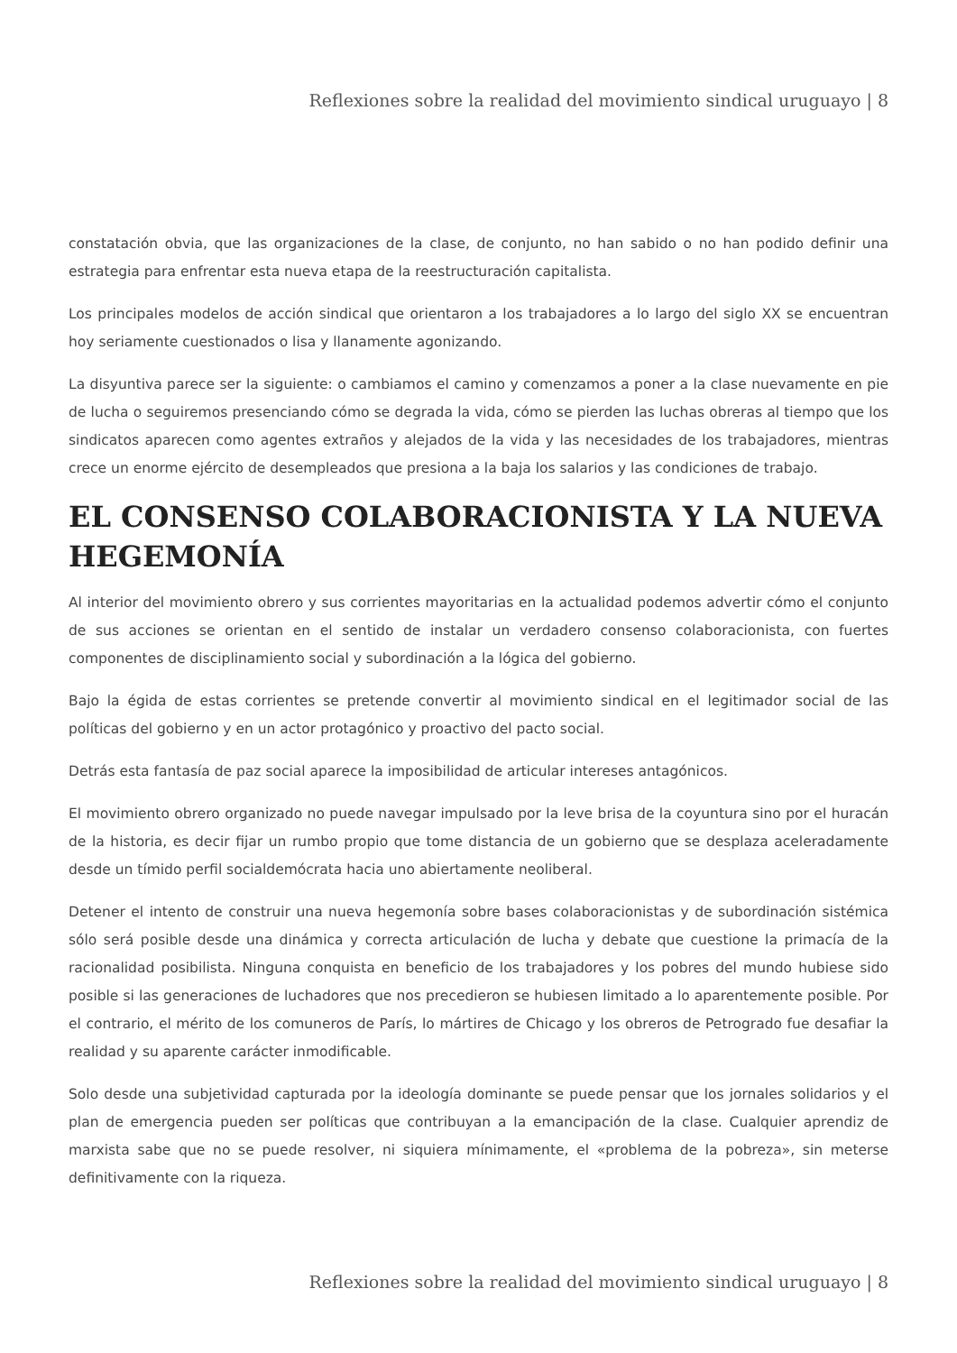Reflexiones sobre la realidad del movimiento sindical uruguayo | 8
constatación obvia, que las organizaciones de la clase, de conjunto, no han sabido o no han podido definir una estrategia para enfrentar esta nueva etapa de la reestructuración capitalista.
Los principales modelos de acción sindical que orientaron a los trabajadores a lo largo del siglo XX se encuentran hoy seriamente cuestionados o lisa y llanamente agonizando.
La disyuntiva parece ser la siguiente: o cambiamos el camino y comenzamos a poner a la clase nuevamente en pie de lucha o seguiremos presenciando cómo se degrada la vida, cómo se pierden las luchas obreras al tiempo que los sindicatos aparecen como agentes extraños y alejados de la vida y las necesidades de los trabajadores, mientras crece un enorme ejército de desempleados que presiona a la baja los salarios y las condiciones de trabajo.
EL CONSENSO COLABORACIONISTA Y LA NUEVA HEGEMONÍA
Al interior del movimiento obrero y sus corrientes mayoritarias en la actualidad podemos advertir cómo el conjunto de sus acciones se orientan en el sentido de instalar un verdadero consenso colaboracionista, con fuertes componentes de disciplinamiento social y subordinación a la lógica del gobierno.
Bajo la égida de estas corrientes se pretende convertir al movimiento sindical en el legitimador social de las políticas del gobierno y en un actor protagónico y proactivo del pacto social.
Detrás esta fantasía de paz social aparece la imposibilidad de articular intereses antagónicos.
El movimiento obrero organizado no puede navegar impulsado por la leve brisa de la coyuntura sino por el huracán de la historia, es decir fijar un rumbo propio que tome distancia de un gobierno que se desplaza aceleradamente desde un tímido perfil socialdemócrata hacia uno abiertamente neoliberal.
Detener el intento de construir una nueva hegemonía sobre bases colaboracionistas y de subordinación sistémica sólo será posible desde una dinámica y correcta articulación de lucha y debate que cuestione la primacía de la racionalidad posibilista. Ninguna conquista en beneficio de los trabajadores y los pobres del mundo hubiese sido posible si las generaciones de luchadores que nos precedieron se hubiesen limitado a lo aparentemente posible. Por el contrario, el mérito de los comuneros de París, lo mártires de Chicago y los obreros de Petrogrado fue desafiar la realidad y su aparente carácter inmodificable.
Solo desde una subjetividad capturada por la ideología dominante se puede pensar que los jornales solidarios y el plan de emergencia pueden ser políticas que contribuyan a la emancipación de la clase. Cualquier aprendiz de marxista sabe que no se puede resolver, ni siquiera mínimamente, el «problema de la pobreza», sin meterse definitivamente con la riqueza.
Reflexiones sobre la realidad del movimiento sindical uruguayo | 8